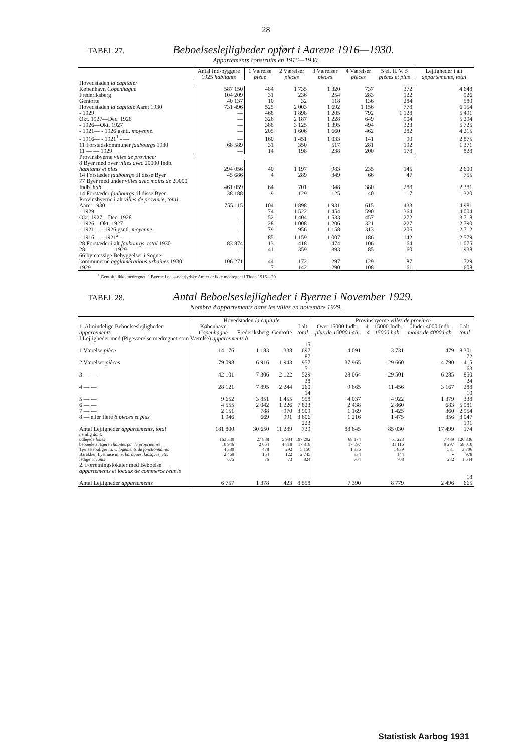28
TABEL 27. Beboelseslejligheder opført i Aarene 1916—1930.
Appartements construits en 1916—1930.
| | Antal Ind-byggere 1925 habitants | 1 Værelse pièce | 2 Værelser pièces | 3 Værelser pièces | 4 Værelser pièces | 5 el. fl. V. 5 pièces et plus | Lejligheder i alt appartements, total |
| --- | --- | --- | --- | --- | --- | --- | --- |
| Hovedstaden la capitale: | | | | | | | |
| København Copenhague | 587 150 | 484 | 1 735 | 1 320 | 737 | 372 | 4 648 |
| Frederiksberg | 104 209 | 31 | 236 | 254 | 283 | 122 | 926 |
| Gentofte | 40 137 | 10 | 32 | 118 | 136 | 284 | 580 |
| Hovedstaden la capitale Aaret 1930 | 731 496 | 525 | 2 003 | 1 692 | 1 156 | 778 | 6 154 |
| - 1929 | — | 468 | 1 898 | 1 205 | 792 | 1 128 | 5 491 |
| Okt. 1927—Dec. 1928 | — | 326 | 2 187 | 1 228 | 649 | 904 | 5 294 |
| - 1926—Okt. 1927 | — | 388 | 3 125 | 1 395 | 494 | 323 | 5 725 |
| - 1921— - 1926 gsntl. moyenne . | — | 205 | 1 606 | 1 660 | 462 | 282 | 4 215 |
| - 1916— - 1921<sup>1</sup> - — | — | 160 | 1 451 | 1 033 | 141 | 90 | 2 875 |
| 11 Forstadskommuner faubourgs 1930 | 68 589 | 31 | 350 | 517 | 281 | 192 | 1 371 |
| 11 — — 1929 | — | 14 | 198 | 238 | 200 | 178 | 828 |
| Provinsbyerne villes de province: | | | | | | | |
| 8 Byer med over villes avec 20000 Indb. habitants et plus | 294 056 | 40 | 1 197 | 983 | 235 | 145 | 2 600 |
| 14 Forstæder faubourgs til disse Byer | 45 686 | 4 | 289 | 349 | 66 | 47 | 755 |
| 77 Byer med under villes avec moins de 20000 Indb. hab. | 461 059 | 64 | 701 | 948 | 380 | 288 | 2 381 |
| 14 Forstæder faubourgs til disse Byer | 38 188 | 9 | 129 | 125 | 40 | 17 | 320 |
| Provinsbyerne i alt villes de province, total Aaret 1930 | 755 115 | 104 | 1 898 | 1 931 | 615 | 433 | 4 981 |
| - 1929 | — | 74 | 1 522 | 1 454 | 590 | 364 | 4 004 |
| Okt. 1927—Dec. 1928 | — | 52 | 1 404 | 1 533 | 457 | 272 | 3 718 |
| - 1926—Okt. 1927 | — | 28 | 1 008 | 1 206 | 321 | 227 | 2 790 |
| - 1921— - 1926 gsntl. moyenne . | — | 79 | 956 | 1 158 | 313 | 206 | 2 712 |
| - 1916— - 1921<sup>2</sup> - — | — | 85 | 1 159 | 1 007 | 186 | 142 | 2 579 |
| 28 Forstæder i alt faubourgs, total 1930 | 83 874 | 13 | 418 | 474 | 106 | 64 | 1 075 |
| 28 — — — — 1929 | — | 41 | 359 | 393 | 85 | 60 | 938 |
| 66 bymæssige Bebyggelser i Sogne-kommunerne agglomérations urbaines 1930 | 106 271 | 44 | 172 | 297 | 129 | 87 | 729 |
| 1929 | — | 7 | 142 | 290 | 108 | 61 | 608 |
<sup>1</sup> Gentofte ikke medregnet. <sup>2</sup> Byerne i de sønderjydske Amter er ikke medregnet i Tiden 1916—20.
TABEL 28. Antal Beboelseslejligheder i Byerne i November 1929.
Nombre d'appartements dans les villes en novembre 1929.
| | Hovedstaden la capitale | | | | Provinsbyerne villes de province | | | |
| --- | --- | --- | --- | --- | --- | --- | --- | --- |
| 1. Almindelige Beboelseslejligheder appartements | København Copenhague | Frederiksberg | Gentofte | I alt total | Over 15000 Indb. plus de 15000 hab. | 4—15000 Indb. 4—15000 hab. | Under 4000 Indb. moins de 4000 hab. | I alt total |
| I Lejligheder med (Pigeværelse medregnet som Værelse) appartements à | | | | | | | | |
| 1 Værelse pièce | 14 176 | 1 183 | 338 | 15 697 | 4 091 | 3 731 | 479 | 8 301 |
| 2 Værelser pièces | 79 098 | 6 916 | 1 943 | 87 957 | 37 965 | 29 660 | 4 790 | 72 415 |
| 3 — — | 42 101 | 7 306 | 2 122 | 51 529 | 28 064 | 29 501 | 6 285 | 63 850 |
| 4 — — | 28 121 | 7 895 | 2 244 | 38 260 | 9 665 | 11 456 | 3 167 | 24 288 |
| 5 — — | 9 652 | 3 851 | 1 455 | 14 958 | 4 037 | 4 922 | 1 379 | 10 338 |
| 6 — — | 4 555 | 2 042 | 1 226 | 7 823 | 2 438 | 2 860 | 683 | 5 981 |
| 7 — — | 2 151 | 788 | 970 | 3 909 | 1 169 | 1 425 | 360 | 2 954 |
| 8 — eller flere 8 pièces et plus | 1 946 | 669 | 991 | 3 606 | 1 216 | 1 475 | 356 | 3 047 |
| Antal Lejligheder appartements, total | 181 800 | 30 650 | 11 289 | 223 739 | 88 645 | 85 030 | 17 499 | 191 174 |
| nemlig dont: | | | | | | | | |
| udlejede loués | 163 330 | 27 888 | 5 984 | 197 202 | 68 174 | 51 223 | 7 439 | 126 836 |
| beboede af Ejeren habités par le propriétaire | 10 946 | 2 054 | 4 818 | 17 818 | 17 597 | 31 116 | 9 297 | 58 010 |
| Tjenesteboliger m. v. logements de fonctionnaires | 4 380 | 478 | 292 | 5 150 | 1 336 | 1 839 | 531 | 3 706 |
| Barakker, Lysthuse m. v. baraques, kiosques, etc. | 2 469 | 154 | 122 | 2 745 | 834 | 144 | » | 978 |
| ledige vacants | 675 | 76 | 73 | 824 | 704 | 708 | 232 | 1 644 |
| 2. Forretningslokaler med Beboelse appartements et locaux de commerce réunis | | | | | | | | |
| Antal Lejligheder appartements | 6 757 | 1 378 | 423 | 8 558 | 7 390 | 8 779 | 2 496 | 18 665 |
Statistisk Aarbog 1931